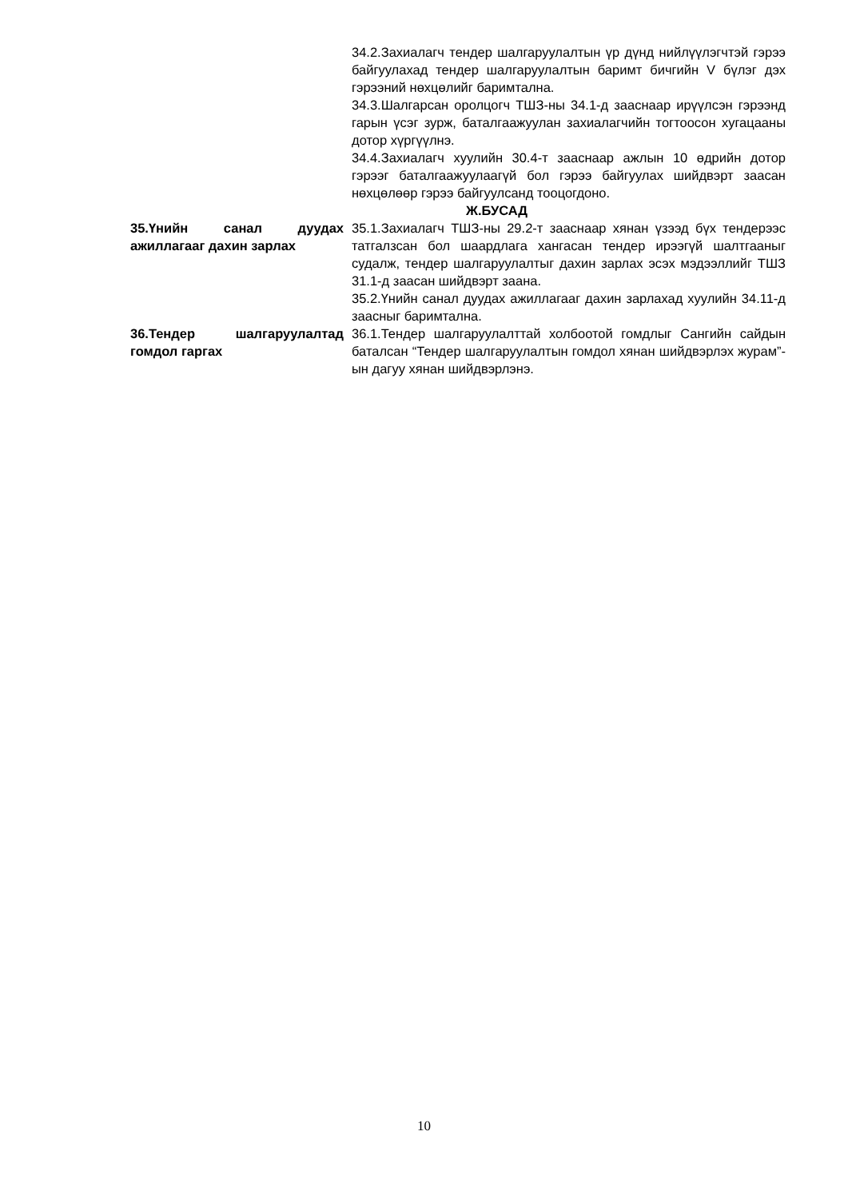34.2.Захиалагч тендер шалгаруулалтын үр дүнд нийлүүлэгчтэй гэрээ байгуулахад тендер шалгаруулалтын баримт бичгийн V бүлэг дэх гэрээний нөхцөлийг баримтална.
34.3.Шалгарсан оролцогч ТШЗ-ны 34.1-д зааснаар ирүүлсэн гэрээнд гарын үсэг зурж, баталгаажуулан захиалагчийн тогтоосон хугацааны дотор хүргүүлнэ.
34.4.Захиалагч хуулийн 30.4-т зааснаар ажлын 10 өдрийн дотор гэрээг баталгаажуулаагүй бол гэрээ байгуулах шийдвэрт заасан нөхцөлөөр гэрээ байгуулсанд тооцогдоно.
Ж.БУСАД
35.Үнийн санал дуудах ажиллагааг дахин зарлах
35.1.Захиалагч ТШЗ-ны 29.2-т зааснаар хянан үзээд бүх тендерээс татгалзсан бол шаардлага хангасан тендер ирээгүй шалтгааныг судалж, тендер шалгаруулалтыг дахин зарлах эсэх мэдээллийг ТШЗ 31.1-д заасан шийдвэрт заана.
35.2.Үнийн санал дуудах ажиллагааг дахин зарлахад хуулийн 34.11-д заасныг баримтална.
36.Тендер шалгаруулалтад гомдол гаргах
36.1.Тендер шалгаруулалттай холбоотой гомдлыг Сангийн сайдын баталсан “Тендер шалгаруулалтын гомдол хянан шийдвэрлэх журам”-ын дагуу хянан шийдвэрлэнэ.
10